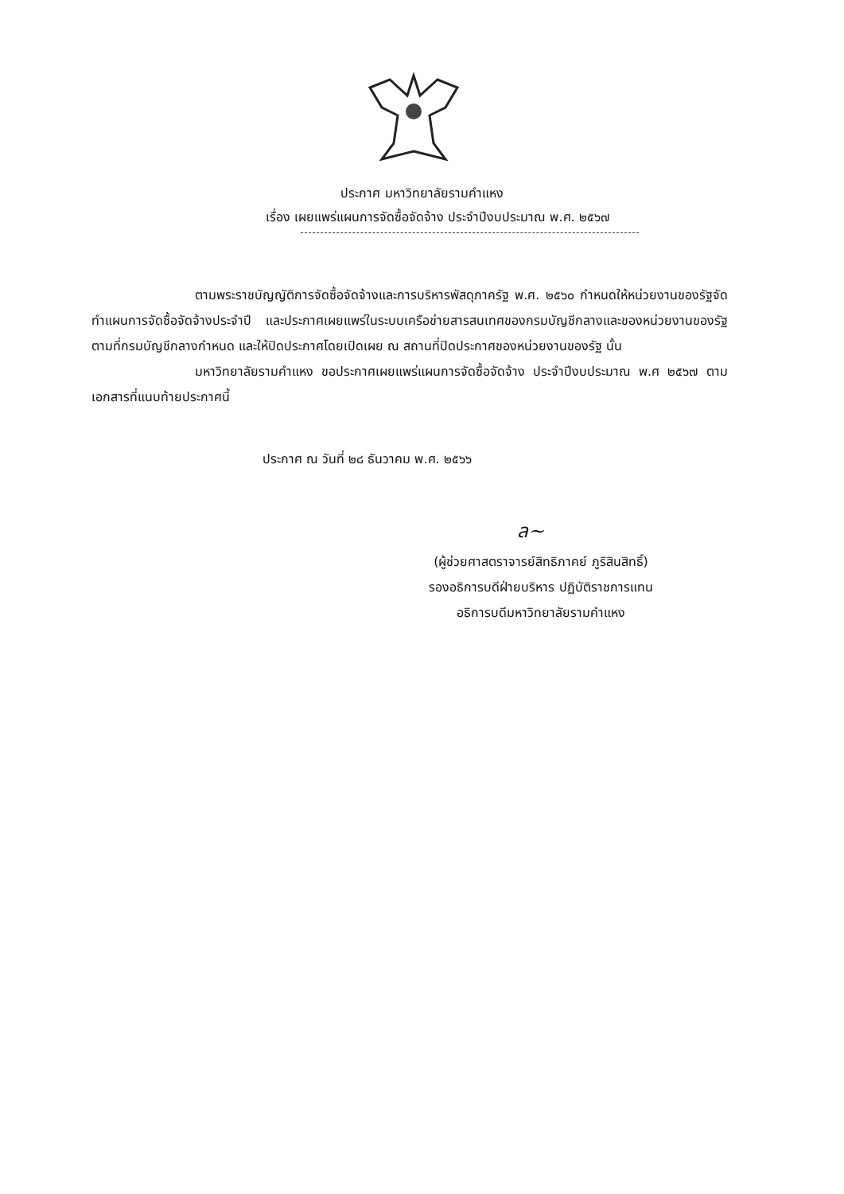ประกาศ มหาวิทยาลัยรามคำแหง
เรื่อง เผยแพร่แผนการจัดซื้อจัดจ้าง ประจำปีงบประมาณ พ.ศ. ๒๕๖๗
ตามพระราชบัญญัติการจัดซื้อจัดจ้างและการบริหารพัสดุภาครัฐ พ.ศ. ๒๕๖๐ กำหนดให้หน่วยงานของรัฐจัดทำแผนการจัดซื้อจัดจ้างประจำปี และประกาศเผยแพร่ในระบบเครือข่ายสารสนเทศของกรมบัญชีกลางและของหน่วยงานของรัฐตามที่กรมบัญชีกลางกำหนด และให้ปิดประกาศโดยเปิดเผย ณ สถานที่ปิดประกาศของหน่วยงานของรัฐ นั้น
มหาวิทยาลัยรามคำแหง ขอประกาศเผยแพร่แผนการจัดซื้อจัดจ้าง ประจำปีงบประมาณ พ.ศ ๒๕๖๗ ตามเอกสารที่แนบท้ายประกาศนี้
ประกาศ ณ วันที่ ๒๘ ธันวาคม พ.ศ. ๒๕๖๖
ล~
(ผู้ช่วยศาสตราจารย์สิทธิภาคย์ ภูริสินสิทธิ์)
รองอธิการบดีฝ่ายบริหาร ปฏิบัติราชการแทน
อธิการบดีมหาวิทยาลัยรามคำแหง